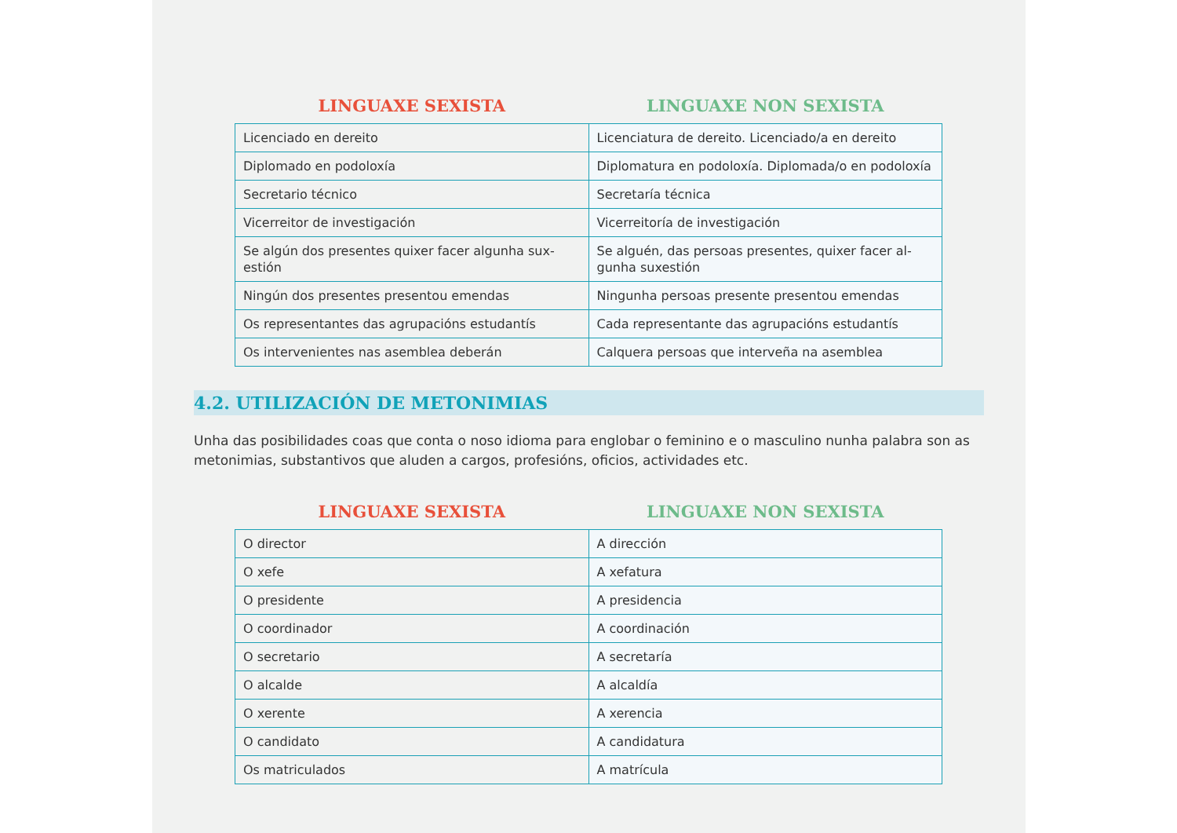| LINGUAXE SEXISTA | LINGUAXE NON SEXISTA |
| --- | --- |
| Licenciado en dereito | Licenciatura de dereito. Licenciado/a en dereito |
| Diplomado en podoloxía | Diplomatura en podoloxía. Diplomada/o en podoloxía |
| Secretario técnico | Secretaría técnica |
| Vicerreitor de investigación | Vicerreitoría de investigación |
| Se algún dos presentes quixer facer algunha sux-estión | Se alguén, das persoas presentes, quixer facer al-gunha suxestión |
| Ningún dos presentes presentou emendas | Ningunha persoas presente presentou emendas |
| Os representantes das agrupacións estudantís | Cada representante das agrupacións estudantís |
| Os intervenientes nas asemblea deberán | Calquera persoas que interveña na asemblea |
4.2. UTILIZACIÓN DE METONIMIAS
Unha das posibilidades coas que conta o noso idioma para englobar o feminino e o masculino nunha palabra son as metonimias, substantivos que aluden a cargos, profesións, oficios, actividades etc.
| LINGUAXE SEXISTA | LINGUAXE NON SEXISTA |
| --- | --- |
| O director | A dirección |
| O xefe | A xefatura |
| O presidente | A presidencia |
| O coordinador | A coordinación |
| O secretario | A secretaría |
| O alcalde | A alcaldía |
| O xerente | A xerencia |
| O candidato | A candidatura |
| Os matriculados | A matrícula |